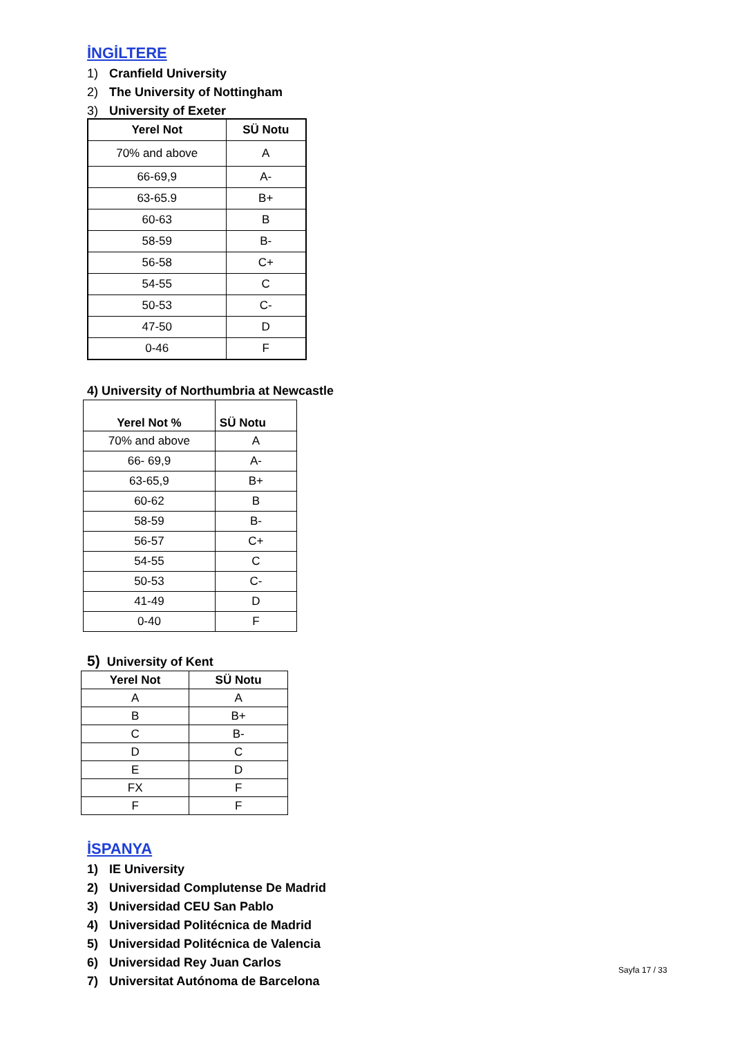İNGİLTERE
1) Cranfield University
2) The University of Nottingham
3) University of Exeter
| Yerel Not | SÜ Notu |
| --- | --- |
| 70% and above | A |
| 66-69,9 | A- |
| 63-65.9 | B+ |
| 60-63 | B |
| 58-59 | B- |
| 56-58 | C+ |
| 54-55 | C |
| 50-53 | C- |
| 47-50 | D |
| 0-46 | F |
4) University of Northumbria at Newcastle
| Yerel Not % | SÜ Notu |
| --- | --- |
| 70% and above | A |
| 66- 69,9 | A- |
| 63-65,9 | B+ |
| 60-62 | B |
| 58-59 | B- |
| 56-57 | C+ |
| 54-55 | C |
| 50-53 | C- |
| 41-49 | D |
| 0-40 | F |
5) University of Kent
| Yerel Not | SÜ Notu |
| --- | --- |
| A | A |
| B | B+ |
| C | B- |
| D | C |
| E | D |
| FX | F |
| F | F |
İSPANYA
1) IE University
2) Universidad Complutense De Madrid
3) Universidad CEU San Pablo
4) Universidad Politécnica de Madrid
5) Universidad Politécnica de Valencia
6) Universidad Rey Juan Carlos
7) Universitat Autónoma de Barcelona
Sayfa 17 / 33